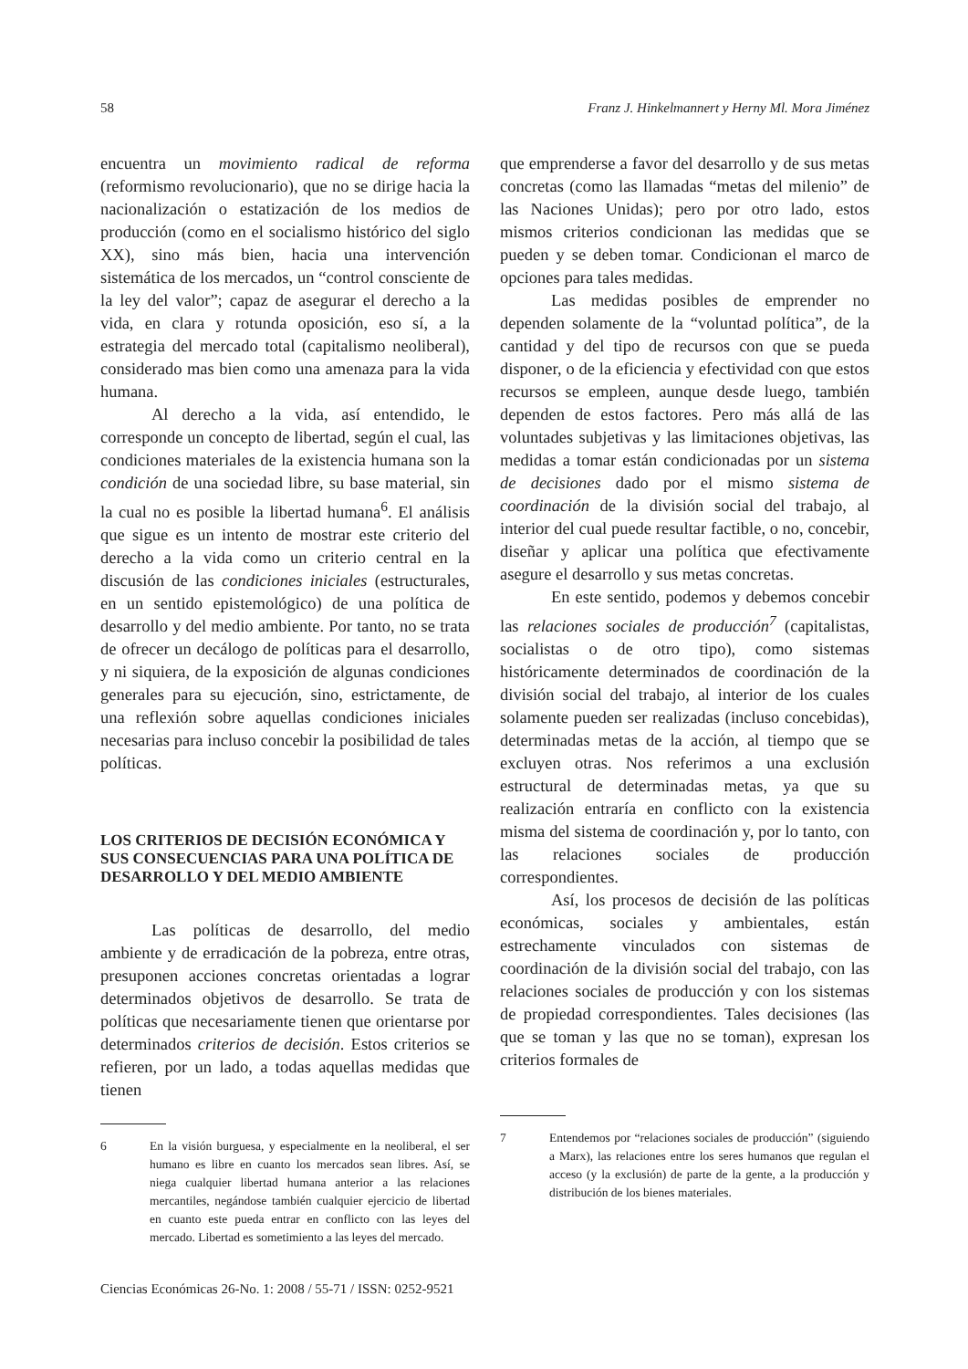58 Franz J. Hinkelmannert y Herny Ml. Mora Jiménez
encuentra un movimiento radical de reforma (reformismo revolucionario), que no se dirige hacia la nacionalización o estatización de los medios de producción (como en el socialismo histórico del siglo XX), sino más bien, hacia una intervención sistemática de los mercados, un “control consciente de la ley del valor”; capaz de asegurar el derecho a la vida, en clara y rotunda oposición, eso sí, a la estrategia del mercado total (capitalismo neoliberal), considerado mas bien como una amenaza para la vida humana.
Al derecho a la vida, así entendido, le corresponde un concepto de libertad, según el cual, las condiciones materiales de la existencia humana son la condición de una sociedad libre, su base material, sin la cual no es posible la libertad humana<sup>6</sup>. El análisis que sigue es un intento de mostrar este criterio del derecho a la vida como un criterio central en la discusión de las condiciones iniciales (estructurales, en un sentido epistemológico) de una política de desarrollo y del medio ambiente. Por tanto, no se trata de ofrecer un decálogo de políticas para el desarrollo, y ni siquiera, de la exposición de algunas condiciones generales para su ejecución, sino, estrictamente, de una reflexión sobre aquellas condiciones iniciales necesarias para incluso concebir la posibilidad de tales políticas.
LOS CRITERIOS DE DECISIÓN ECONÓMICA Y SUS CONSECUENCIAS PARA UNA POLÍTICA DE DESARROLLO Y DEL MEDIO AMBIENTE
Las políticas de desarrollo, del medio ambiente y de erradicación de la pobreza, entre otras, presuponen acciones concretas orientadas a lograr determinados objetivos de desarrollo. Se trata de políticas que necesariamente tienen que orientarse por determinados criterios de decisión. Estos criterios se refieren, por un lado, a todas aquellas medidas que tienen
6 En la visión burguesa, y especialmente en la neoliberal, el ser humano es libre en cuanto los mercados sean libres. Así, se niega cualquier libertad humana anterior a las relaciones mercantiles, negándose también cualquier ejercicio de libertad en cuanto este pueda entrar en conflicto con las leyes del mercado. Libertad es sometimiento a las leyes del mercado.
Ciencias Económicas 26-No. 1: 2008 / 55-71 / ISSN: 0252-9521
que emprenderse a favor del desarrollo y de sus metas concretas (como las llamadas “metas del milenio” de las Naciones Unidas); pero por otro lado, estos mismos criterios condicionan las medidas que se pueden y se deben tomar. Condicionan el marco de opciones para tales medidas.
Las medidas posibles de emprender no dependen solamente de la “voluntad política”, de la cantidad y del tipo de recursos con que se pueda disponer, o de la eficiencia y efectividad con que estos recursos se empleen, aunque desde luego, también dependen de estos factores. Pero más allá de las voluntades subjetivas y las limitaciones objetivas, las medidas a tomar están condicionadas por un sistema de decisiones dado por el mismo sistema de coordinación de la división social del trabajo, al interior del cual puede resultar factible, o no, concebir, diseñar y aplicar una política que efectivamente asegure el desarrollo y sus metas concretas.
En este sentido, podemos y debemos concebir las relaciones sociales de producción<sup>7</sup> (capitalistas, socialistas o de otro tipo), como sistemas históricamente determinados de coordinación de la división social del trabajo, al interior de los cuales solamente pueden ser realizadas (incluso concebidas), determinadas metas de la acción, al tiempo que se excluyen otras. Nos referimos a una exclusión estructural de determinadas metas, ya que su realización entraría en conflicto con la existencia misma del sistema de coordinación y, por lo tanto, con las relaciones sociales de producción correspondientes.
Así, los procesos de decisión de las políticas económicas, sociales y ambientales, están estrechamente vinculados con sistemas de coordinación de la división social del trabajo, con las relaciones sociales de producción y con los sistemas de propiedad correspondientes. Tales decisiones (las que se toman y las que no se toman), expresan los criterios formales de
7 Entendemos por “relaciones sociales de producción” (siguiendo a Marx), las relaciones entre los seres humanos que regulan el acceso (y la exclusión) de parte de la gente, a la producción y distribución de los bienes materiales.